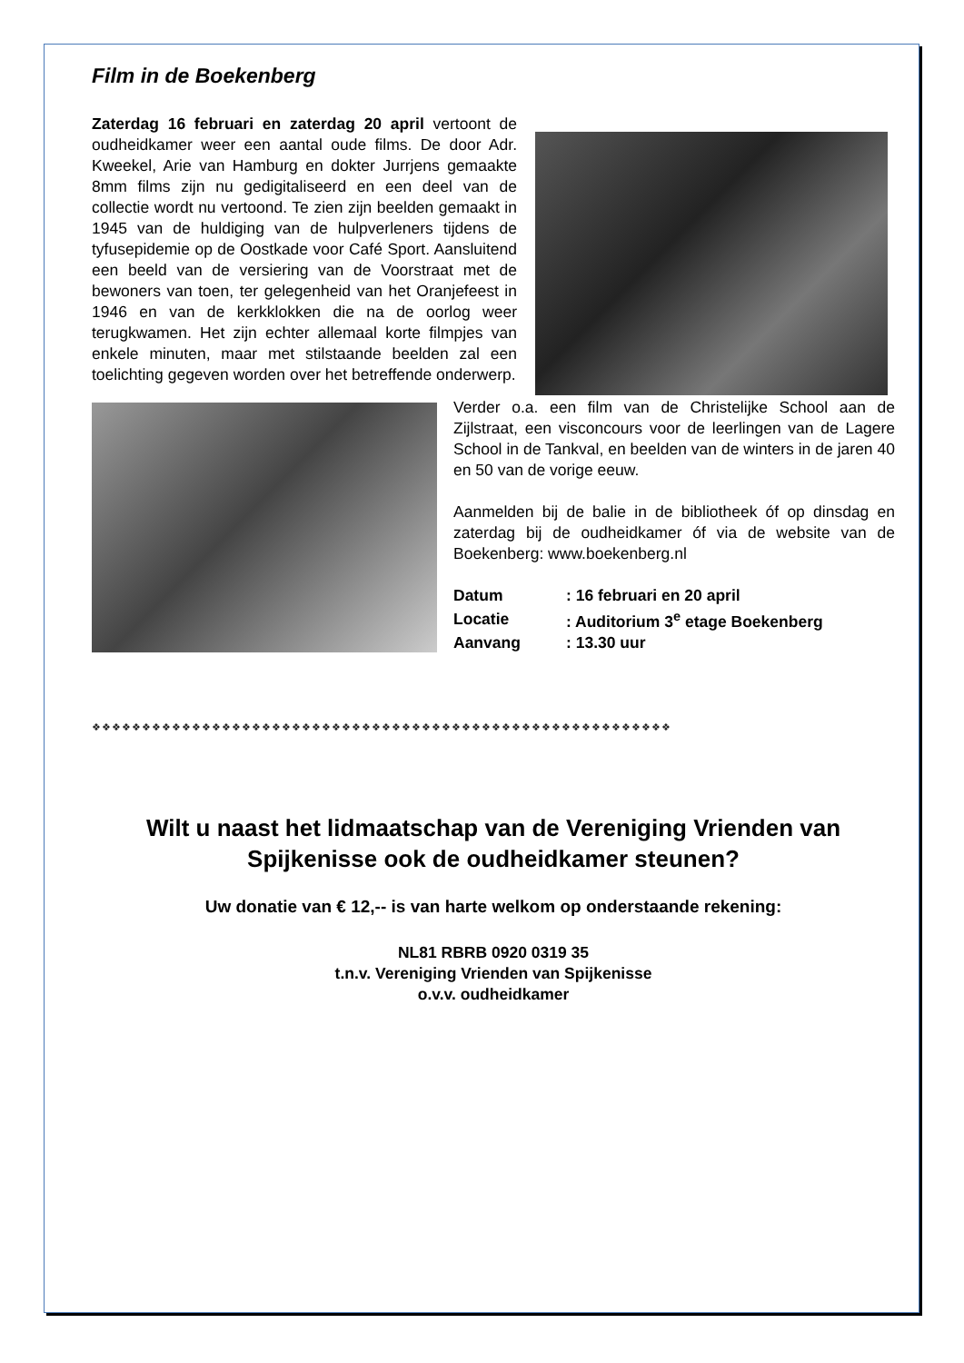Film in de Boekenberg
Zaterdag 16 februari en zaterdag 20 april vertoont de oudheidkamer weer een aantal oude films. De door Adr. Kweekel, Arie van Hamburg en dokter Jurrjens gemaakte 8mm films zijn nu gedigitaliseerd en een deel van de collectie wordt nu vertoond. Te zien zijn beelden gemaakt in 1945 van de huldiging van de hulpverleners tijdens de tyfusepidemie op de Oostkade voor Café Sport. Aansluitend een beeld van de versiering van de Voorstraat met de bewoners van toen, ter gelegenheid van het Oranjefeest in 1946 en van de kerkklokken die na de oorlog weer terugkwamen. Het zijn echter allemaal korte filmpjes van enkele minuten, maar met stilstaande beelden zal een toelichting gegeven worden over het betreffende onderwerp.
Verder o.a. een film van de Christelijke School aan de Zijlstraat, een visconcours voor de leerlingen van de Lagere School in de Tankval, en beelden van de winters in de jaren 40 en 50 van de vorige eeuw.
Aanmelden bij de balie in de bibliotheek óf op dinsdag en zaterdag bij de oudheidkamer óf via de website van de Boekenberg: www.boekenberg.nl
| Datum | : 16 februari en 20 april |
| Locatie | : Auditorium 3<sup>e</sup> etage Boekenberg |
| Aanvang | : 13.30 uur |
❖❖❖❖❖❖❖❖❖❖❖❖❖❖❖❖❖❖❖❖❖❖❖❖❖❖❖❖❖❖❖❖❖❖❖❖❖❖❖❖❖❖❖❖❖❖❖❖❖❖❖❖❖❖❖❖❖❖
Wilt u naast het lidmaatschap van de Vereniging Vrienden van Spijkenisse ook de oudheidkamer steunen?
Uw donatie van € 12,-- is van harte welkom op onderstaande rekening:
NL81 RBRB 0920 0319 35
t.n.v. Vereniging Vrienden van Spijkenisse
o.v.v. oudheidkamer